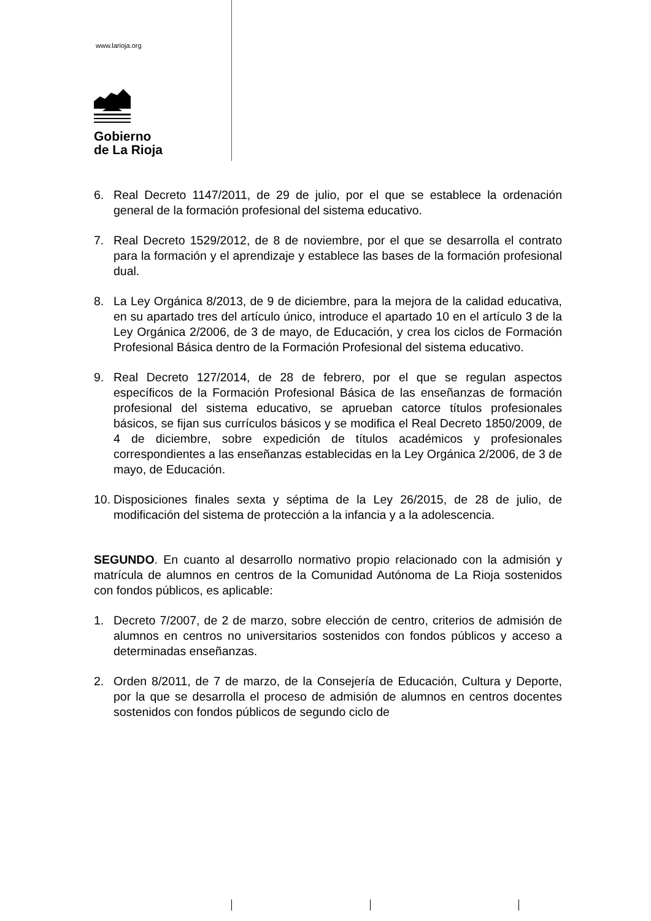www.larioja.org
Gobierno
de La Rioja
6. Real Decreto 1147/2011, de 29 de julio, por el que se establece la ordenación general de la formación profesional del sistema educativo.
7. Real Decreto 1529/2012, de 8 de noviembre, por el que se desarrolla el contrato para la formación y el aprendizaje y establece las bases de la formación profesional dual.
8. La Ley Orgánica 8/2013, de 9 de diciembre, para la mejora de la calidad educativa, en su apartado tres del artículo único, introduce el apartado 10 en el artículo 3 de la Ley Orgánica 2/2006, de 3 de mayo, de Educación, y crea los ciclos de Formación Profesional Básica dentro de la Formación Profesional del sistema educativo.
9. Real Decreto 127/2014, de 28 de febrero, por el que se regulan aspectos específicos de la Formación Profesional Básica de las enseñanzas de formación profesional del sistema educativo, se aprueban catorce títulos profesionales básicos, se fijan sus currículos básicos y se modifica el Real Decreto 1850/2009, de 4 de diciembre, sobre expedición de títulos académicos y profesionales correspondientes a las enseñanzas establecidas en la Ley Orgánica 2/2006, de 3 de mayo, de Educación.
10. Disposiciones finales sexta y séptima de la Ley 26/2015, de 28 de julio, de modificación del sistema de protección a la infancia y a la adolescencia.
SEGUNDO. En cuanto al desarrollo normativo propio relacionado con la admisión y matrícula de alumnos en centros de la Comunidad Autónoma de La Rioja sostenidos con fondos públicos, es aplicable:
1. Decreto 7/2007, de 2 de marzo, sobre elección de centro, criterios de admisión de alumnos en centros no universitarios sostenidos con fondos públicos y acceso a determinadas enseñanzas.
2. Orden 8/2011, de 7 de marzo, de la Consejería de Educación, Cultura y Deporte, por la que se desarrolla el proceso de admisión de alumnos en centros docentes sostenidos con fondos públicos de segundo ciclo de